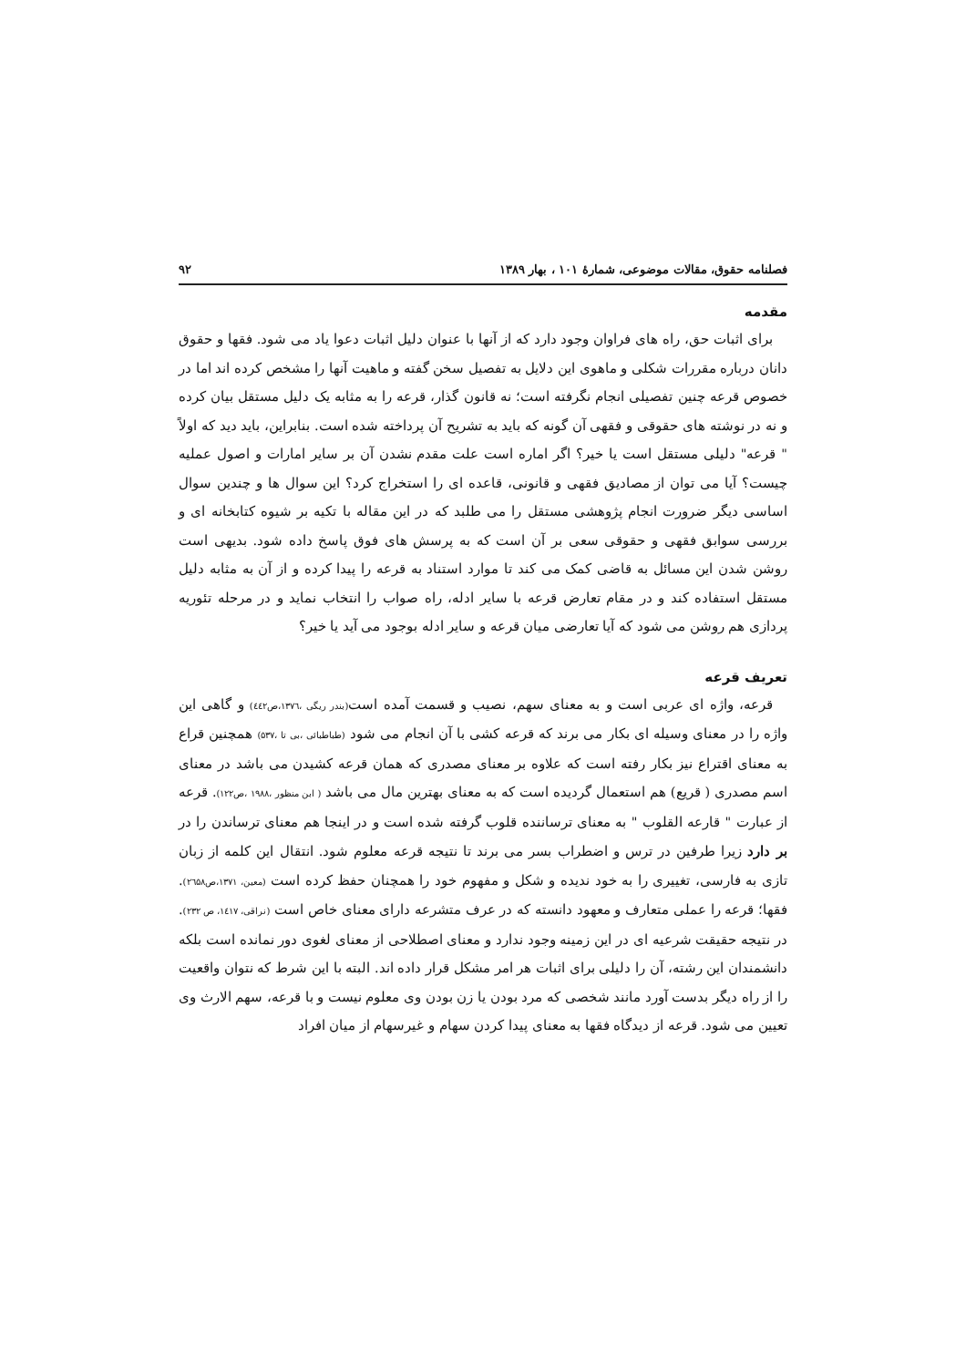فصلنامه حقوق، مقالات موضوعی، شمارۀ ۱۰۱ ، بهار ۱۳۸۹ ۹۲
مقدمه
برای اثبات حق، راه های فراوان وجود دارد که از آنها با عنوان دلیل اثبات دعوا یاد می شود. فقها و حقوق دانان درباره مقررات شکلی و ماهوی این دلایل به تفصیل سخن گفته و ماهیت آنها را مشخص کرده اند اما در خصوص قرعه چنین تفصیلی انجام نگرفته است؛ نه قانون گذار، قرعه را به مثابه یک دلیل مستقل بیان کرده و نه در نوشته های حقوقی و فقهی آن گونه که باید به تشریح آن پرداخته شده است. بنابراین، باید دید که اولاً " قرعه" دلیلی مستقل است یا خیر؟ اگر اماره است علت مقدم نشدن آن بر سایر امارات و اصول عملیه چیست؟ آیا می توان از مصادیق فقهی و قانونی، قاعده ای را استخراج کرد؟ این سوال ها و چندین سوال اساسی دیگر ضرورت انجام پژوهشی مستقل را می طلبد که در این مقاله با تکیه بر شیوه کتابخانه ای و بررسی سوابق فقهی و حقوقی سعی بر آن است که به پرسش های فوق پاسخ داده شود. بدیهی است روشن شدن این مسائل به قاضی کمک می کند تا موارد استناد به قرعه را پیدا کرده و از آن به مثابه دلیل مستقل استفاده کند و در مقام تعارض قرعه با سایر ادله، راه صواب را انتخاب نماید و در مرحله تئوریه پردازی هم روشن می شود که آیا تعارضی میان قرعه و سایر ادله بوجود می آید یا خیر؟
تعریف قرعه
قرعه، واژه ای عربی است و به معنای سهم، نصیب و قسمت آمده است(بندر ریگی ،۱۳۷٦،ص٤٤٢) و گاهی این واژه را در معنای وسیله ای بکار می برند که قرعه کشی با آن انجام می شود (طباطبائی ،بی تا ،۵۳۷) همچنین قراع به معنای اقتراع نیز بکار رفته است که علاوه بر معنای مصدری که همان قرعه کشیدن می باشد در معنای اسم مصدری ( قریع) هم استعمال گردیده است که به معنای بهترین مال می باشد ( ابن منظور ،۱۹۸۸ ،ص۱۲۲). قرعه از عبارت " قارعه القلوب " به معنای ترساننده قلوب گرفته شده است و در اینجا هم معنای ترساندن را در بر دارد زیرا طرفین در ترس و اضطراب بسر می برند تا نتیجه قرعه معلوم شود. انتقال این کلمه از زبان تازی به فارسی، تغییری را به خود ندیده و شکل و مفهوم خود را همچنان حفظ کرده است (معین، ۱۳۷۱،ص۲٦۵۸). فقها؛ قرعه را عملی متعارف و معهود دانسته که در عرف متشرعه دارای معنای خاص است (نراقی، ۱٤۱۷، ص ۲۳۲). در نتیجه حقیقت شرعیه ای در این زمینه وجود ندارد و معنای اصطلاحی از معنای لغوی دور نمانده است بلکه دانشمندان این رشته، آن را دلیلی برای اثبات هر امر مشکل قرار داده اند. البته با این شرط که نتوان واقعیت را از راه دیگر بدست آورد مانند شخصی که مرد بودن یا زن بودن وی معلوم نیست و با قرعه، سهم الارث وی تعیین می شود. قرعه از دیدگاه فقها به معنای پیدا کردن سهام و غیرسهام از میان افراد